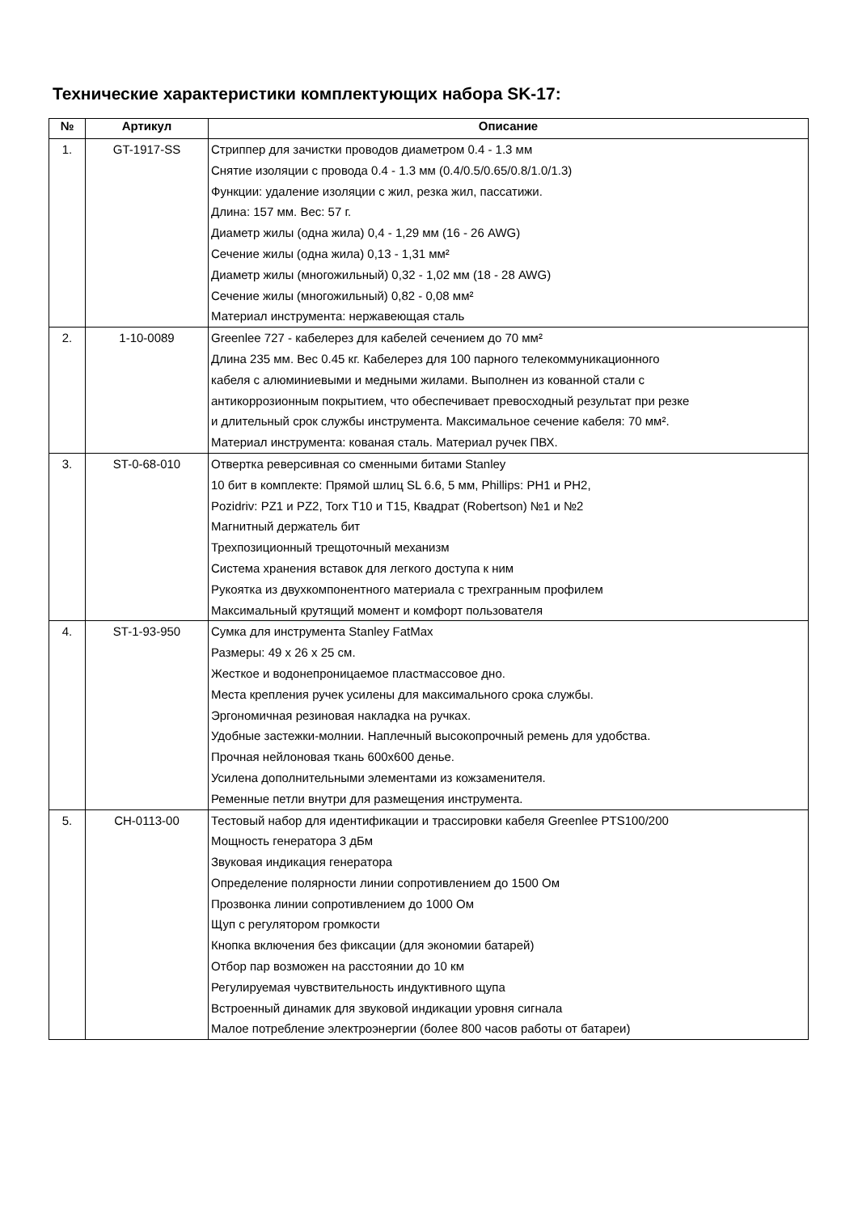Технические характеристики комплектующих набора SK-17:
| № | Артикул | Описание |
| --- | --- | --- |
| 1. | GT-1917-SS | Стриппер для зачистки проводов диаметром 0.4 - 1.3 мм Снятие изоляции с провода 0.4 - 1.3 мм (0.4/0.5/0.65/0.8/1.0/1.3) Функции: удаление изоляции с жил, резка жил, пассатижи. Длина: 157 мм. Вес: 57 г. Диаметр жилы (одна жила) 0,4 - 1,29 мм (16 - 26 AWG) Сечение жилы (одна жила) 0,13 - 1,31 мм² Диаметр жилы (многожильный) 0,32 - 1,02 мм (18 - 28 AWG) Сечение жилы (многожильный) 0,82 - 0,08 мм² Материал инструмента: нержавеющая сталь |
| 2. | 1-10-0089 | Greenlee 727 - кабелерез для кабелей сечением до 70 мм² Длина 235 мм. Вес 0.45 кг. Кабелерез для 100 парного телекоммуникационного кабеля с алюминиевыми и медными жилами. Выполнен из кованной стали с антикоррозионным покрытием, что обеспечивает превосходный результат при резке и длительный срок службы инструмента. Максимальное сечение кабеля: 70 мм². Материал инструмента: кованая сталь. Материал ручек ПВХ. |
| 3. | ST-0-68-010 | Отвертка реверсивная со сменными битами Stanley 10 бит в комплекте: Прямой шлиц SL 6.6, 5 мм, Phillips: PH1 и PH2, Pozidriv: PZ1 и PZ2, Torx T10 и T15, Квадрат (Robertson) №1 и №2 Магнитный держатель бит Трехпозиционный трещоточный механизм Система хранения вставок для легкого доступа к ним Рукоятка из двухкомпонентного материала с трехгранным профилем Максимальный крутящий момент и комфорт пользователя |
| 4. | ST-1-93-950 | Сумка для инструмента Stanley FatMax Размеры: 49 x 26 x 25 см. Жесткое и водонепроницаемое пластмассовое дно. Места крепления ручек усилены для максимального срока службы. Эргономичная резиновая накладка на ручках. Удобные застежки-молнии. Наплечный высокопрочный ремень для удобства. Прочная нейлоновая ткань 600x600 денье. Усилена дополнительными элементами из кожзаменителя. Ременные петли внутри для размещения инструмента. |
| 5. | CH-0113-00 | Тестовый набор для идентификации и трассировки кабеля Greenlee PTS100/200 Мощность генератора 3 дБм Звуковая индикация генератора Определение полярности линии сопротивлением до 1500 Ом Прозвонка линии сопротивлением до 1000 Ом Щуп с регулятором громкости Кнопка включения без фиксации (для экономии батарей) Отбор пар возможен на расстоянии до 10 км Регулируемая чувствительность индуктивного щупа Встроенный динамик для звуковой индикации уровня сигнала Малое потребление электроэнергии (более 800 часов работы от батареи) |